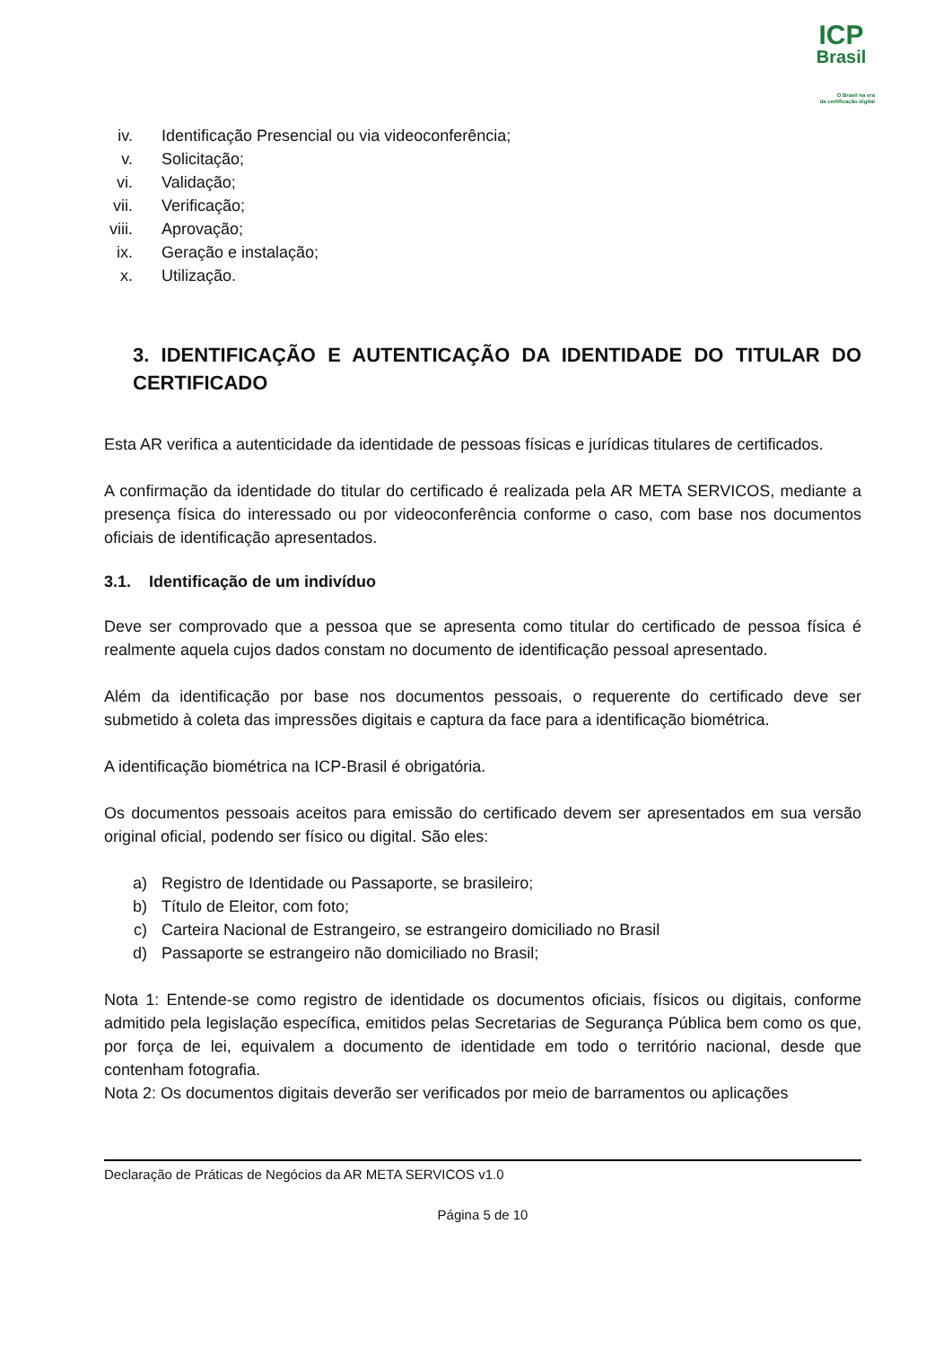ICP
Brasil
O Brasil na era
da certificação digital
iv. Identificação Presencial ou via videoconferência;
v. Solicitação;
vi. Validação;
vii. Verificação;
viii. Aprovação;
ix. Geração e instalação;
x. Utilização.
3. IDENTIFICAÇÃO E AUTENTICAÇÃO DA IDENTIDADE DO TITULAR DO CERTIFICADO
Esta AR verifica a autenticidade da identidade de pessoas físicas e jurídicas titulares de certificados.
A confirmação da identidade do titular do certificado é realizada pela AR META SERVICOS, mediante a presença física do interessado ou por videoconferência conforme o caso, com base nos documentos oficiais de identificação apresentados.
3.1. Identificação de um indivíduo
Deve ser comprovado que a pessoa que se apresenta como titular do certificado de pessoa física é realmente aquela cujos dados constam no documento de identificação pessoal apresentado.
Além da identificação por base nos documentos pessoais, o requerente do certificado deve ser submetido à coleta das impressões digitais e captura da face para a identificação biométrica.
A identificação biométrica na ICP-Brasil é obrigatória.
Os documentos pessoais aceitos para emissão do certificado devem ser apresentados em sua versão original oficial, podendo ser físico ou digital. São eles:
a) Registro de Identidade ou Passaporte, se brasileiro;
b) Título de Eleitor, com foto;
c) Carteira Nacional de Estrangeiro, se estrangeiro domiciliado no Brasil
d) Passaporte se estrangeiro não domiciliado no Brasil;
Nota 1: Entende-se como registro de identidade os documentos oficiais, físicos ou digitais, conforme admitido pela legislação específica, emitidos pelas Secretarias de Segurança Pública bem como os que, por força de lei, equivalem a documento de identidade em todo o território nacional, desde que contenham fotografia.
Nota 2: Os documentos digitais deverão ser verificados por meio de barramentos ou aplicações
Declaração de Práticas de Negócios da AR META SERVICOS v1.0
Página 5 de 10